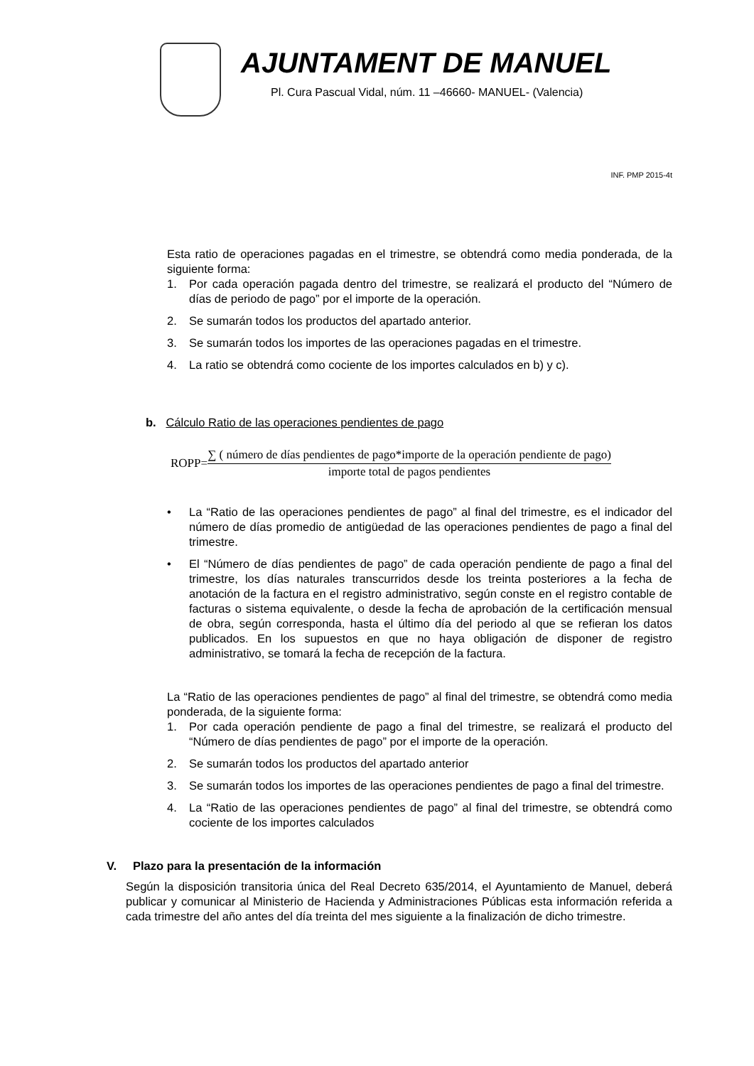AJUNTAMENT DE MANUEL
Pl. Cura Pascual Vidal, núm. 11 –46660- MANUEL- (Valencia)
INF. PMP 2015-4t
Esta ratio de operaciones pagadas en el trimestre, se obtendrá como media ponderada, de la siguiente forma:
1. Por cada operación pagada dentro del trimestre, se realizará el producto del “Número de días de periodo de pago” por el importe de la operación.
2. Se sumarán todos los productos del apartado anterior.
3. Se sumarán todos los importes de las operaciones pagadas en el trimestre.
4. La ratio se obtendrá como cociente de los importes calculados en b) y c).
b. Cálculo Ratio de las operaciones pendientes de pago
ROPP=
∑ ( número de días pendientes de pago*importe de la operación pendiente de pago)
importe total de pagos pendientes
• La “Ratio de las operaciones pendientes de pago” al final del trimestre, es el indicador del número de días promedio de antigüedad de las operaciones pendientes de pago a final del trimestre.
• El “Número de días pendientes de pago” de cada operación pendiente de pago a final del trimestre, los días naturales transcurridos desde los treinta posteriores a la fecha de anotación de la factura en el registro administrativo, según conste en el registro contable de facturas o sistema equivalente, o desde la fecha de aprobación de la certificación mensual de obra, según corresponda, hasta el último día del periodo al que se refieran los datos publicados. En los supuestos en que no haya obligación de disponer de registro administrativo, se tomará la fecha de recepción de la factura.
La “Ratio de las operaciones pendientes de pago” al final del trimestre, se obtendrá como media ponderada, de la siguiente forma:
1. Por cada operación pendiente de pago a final del trimestre, se realizará el producto del “Número de días pendientes de pago” por el importe de la operación.
2. Se sumarán todos los productos del apartado anterior
3. Se sumarán todos los importes de las operaciones pendientes de pago a final del trimestre.
4. La “Ratio de las operaciones pendientes de pago” al final del trimestre, se obtendrá como cociente de los importes calculados
V. Plazo para la presentación de la información
Según la disposición transitoria única del Real Decreto 635/2014, el Ayuntamiento de Manuel, deberá publicar y comunicar al Ministerio de Hacienda y Administraciones Públicas esta información referida a cada trimestre del año antes del día treinta del mes siguiente a la finalización de dicho trimestre.